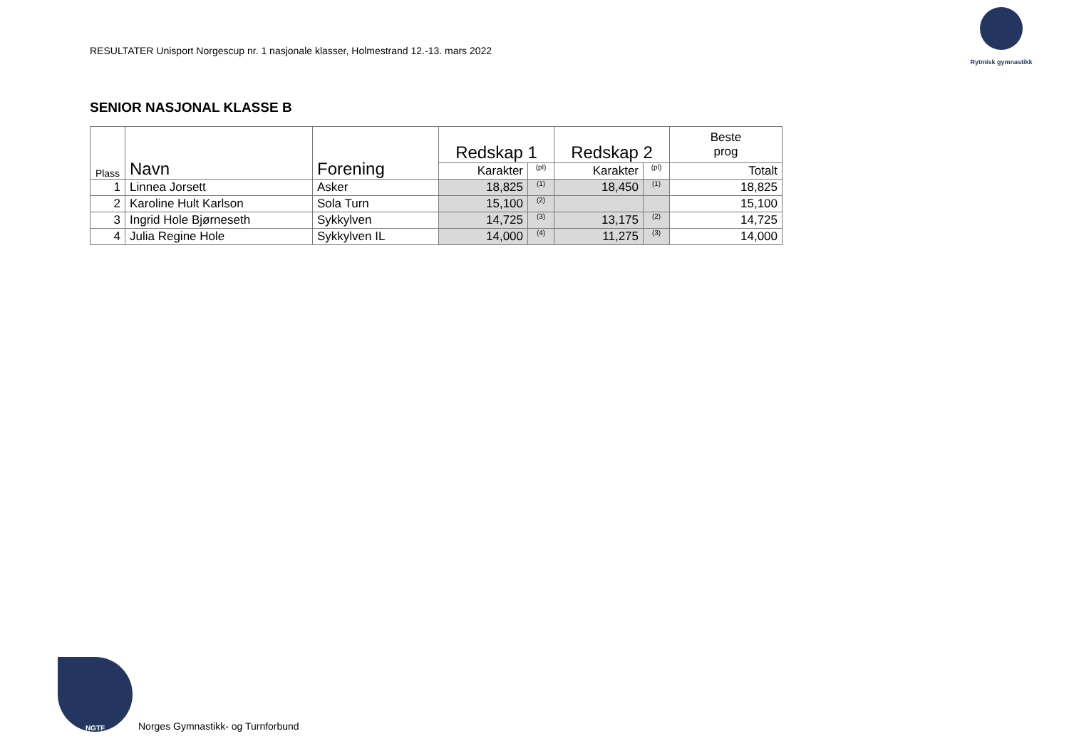RESULTATER Unisport Norgescup nr. 1 nasjonale klasser, Holmestrand 12.-13. mars 2022
Rytmisk gymnastikk
SENIOR NASJONAL KLASSE B
| Plass | Navn | Forening | Redskap 1 | | Redskap 2 | | Beste prog |
| --- | --- | --- | --- | --- | --- | --- | --- |
| | | | Karakter | (pl) | Karakter | (pl) | Totalt |
| 1 | Linnea Jorsett | Asker | 18,825 | (1) | 18,450 | (1) | 18,825 |
| 2 | Karoline Hult Karlson | Sola Turn | 15,100 | (2) | | | 15,100 |
| 3 | Ingrid Hole Bjørneseth | Sykkylven | 14,725 | (3) | 13,175 | (2) | 14,725 |
| 4 | Julia Regine Hole | Sykkylven IL | 14,000 | (4) | 11,275 | (3) | 14,000 |
NGTF
Norges Gymnastikk- og Turnforbund